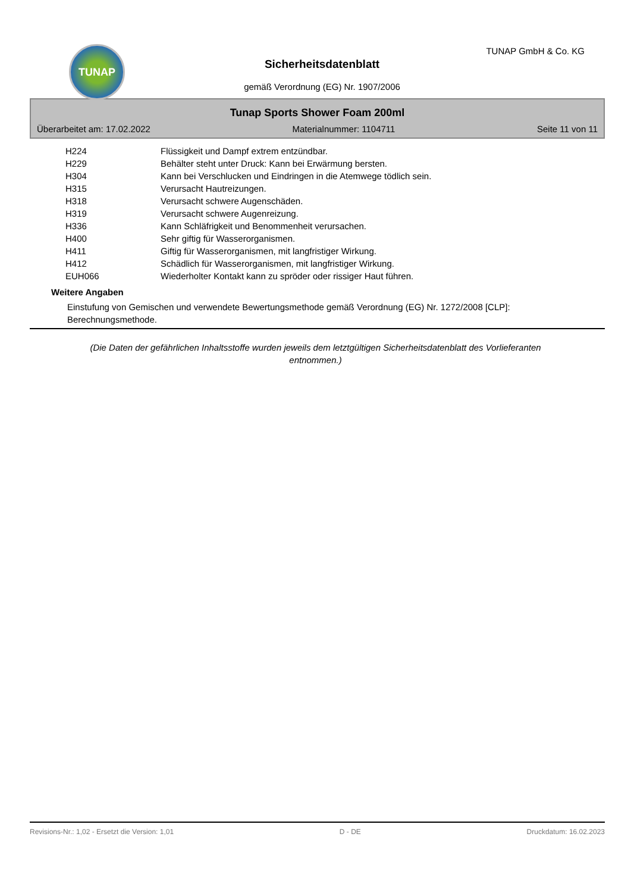TUNAP TUNAP GmbH & Co. KG
Sicherheitsdatenblatt
gemäß Verordnung (EG) Nr. 1907/2006
Tunap Sports Shower Foam 200ml
Überarbeitet am: 17.02.2022 Materialnummer: 1104711 Seite 11 von 11
| H224 | Flüssigkeit und Dampf extrem entzündbar. |
| H229 | Behälter steht unter Druck: Kann bei Erwärmung bersten. |
| H304 | Kann bei Verschlucken und Eindringen in die Atemwege tödlich sein. |
| H315 | Verursacht Hautreizungen. |
| H318 | Verursacht schwere Augenschäden. |
| H319 | Verursacht schwere Augenreizung. |
| H336 | Kann Schläfrigkeit und Benommenheit verursachen. |
| H400 | Sehr giftig für Wasserorganismen. |
| H411 | Giftig für Wasserorganismen, mit langfristiger Wirkung. |
| H412 | Schädlich für Wasserorganismen, mit langfristiger Wirkung. |
| EUH066 | Wiederholter Kontakt kann zu spröder oder rissiger Haut führen. |
Weitere Angaben
Einstufung von Gemischen und verwendete Bewertungsmethode gemäß Verordnung (EG) Nr. 1272/2008 [CLP]:
Berechnungsmethode.
(Die Daten der gefährlichen Inhaltsstoffe wurden jeweils dem letztgültigen Sicherheitsdatenblatt des Vorlieferanten entnommen.)
Revisions-Nr.: 1,02 - Ersetzt die Version: 1,01 D - DE Druckdatum: 16.02.2023